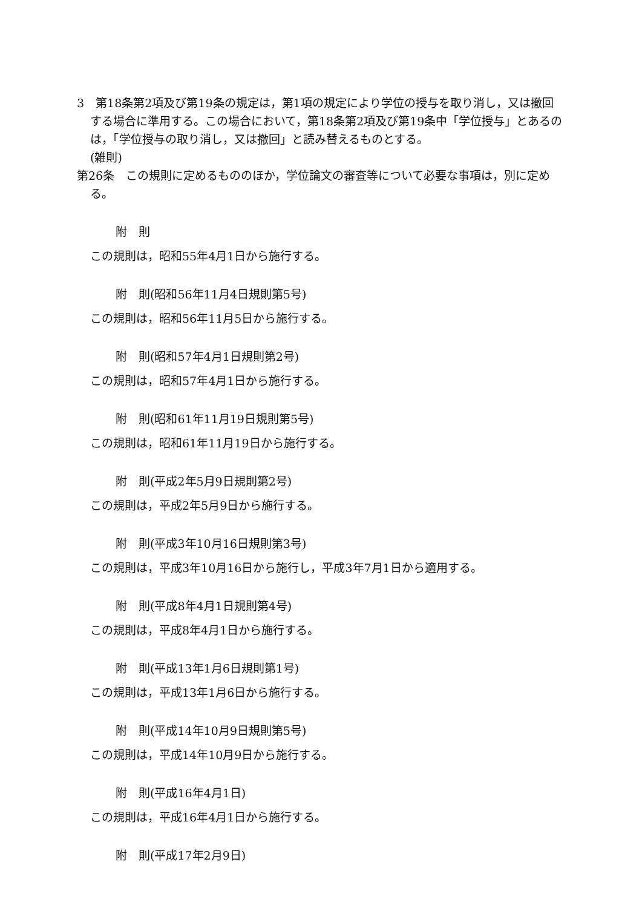3　第18条第2項及び第19条の規定は，第1項の規定により学位の授与を取り消し，又は撤回する場合に準用する。この場合において，第18条第2項及び第19条中「学位授与」とあるのは，「学位授与の取り消し，又は撤回」と読み替えるものとする。
(雑則)
第26条　この規則に定めるもののほか，学位論文の審査等について必要な事項は，別に定める。
附　則
この規則は，昭和55年4月1日から施行する。
附　則(昭和56年11月4日規則第5号)
この規則は，昭和56年11月5日から施行する。
附　則(昭和57年4月1日規則第2号)
この規則は，昭和57年4月1日から施行する。
附　則(昭和61年11月19日規則第5号)
この規則は，昭和61年11月19日から施行する。
附　則(平成2年5月9日規則第2号)
この規則は，平成2年5月9日から施行する。
附　則(平成3年10月16日規則第3号)
この規則は，平成3年10月16日から施行し，平成3年7月1日から適用する。
附　則(平成8年4月1日規則第4号)
この規則は，平成8年4月1日から施行する。
附　則(平成13年1月6日規則第1号)
この規則は，平成13年1月6日から施行する。
附　則(平成14年10月9日規則第5号)
この規則は，平成14年10月9日から施行する。
附　則(平成16年4月1日)
この規則は，平成16年4月1日から施行する。
附　則(平成17年2月9日)